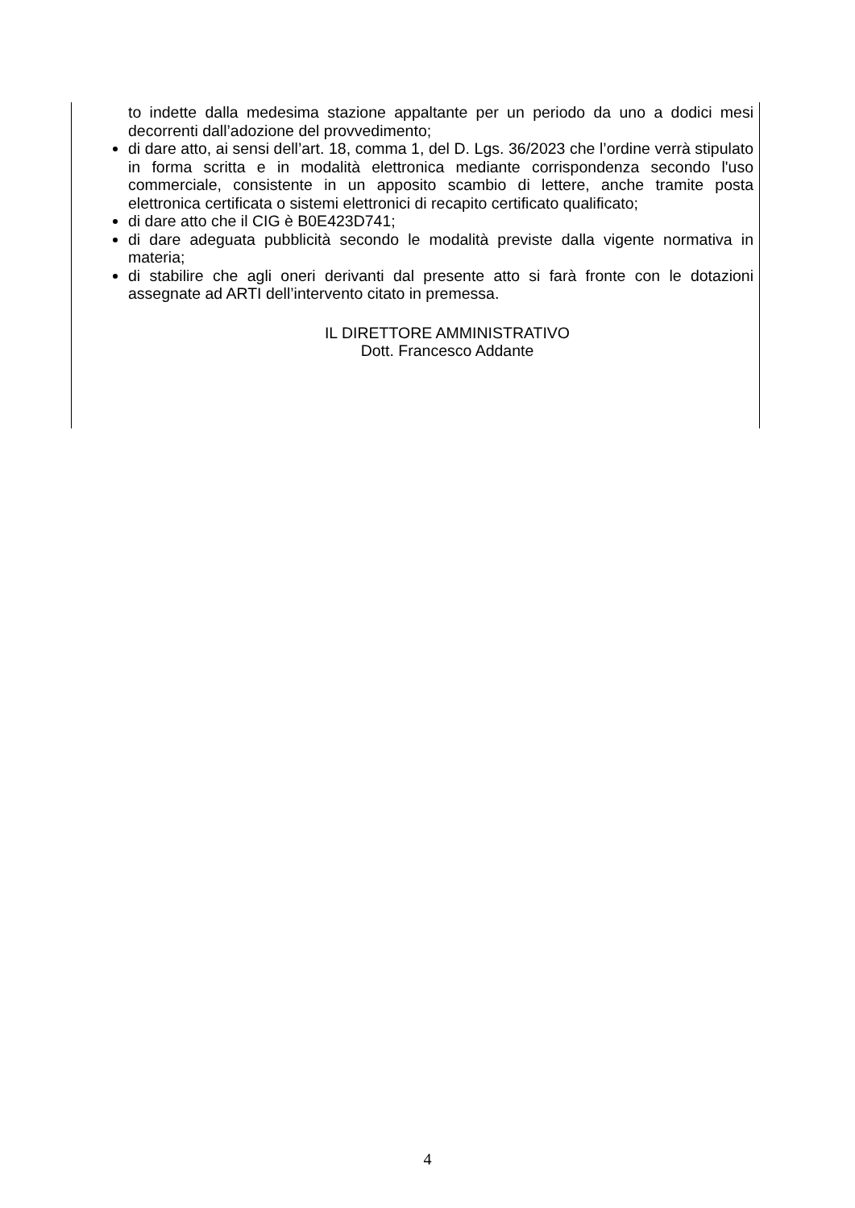to indette dalla medesima stazione appaltante per un periodo da uno a dodici mesi decorrenti dall’adozione del provvedimento;
di dare atto, ai sensi dell’art. 18, comma 1, del D. Lgs. 36/2023 che l’ordine verrà stipulato in forma scritta e in modalità elettronica mediante corrispondenza secondo l'uso commerciale, consistente in un apposito scambio di lettere, anche tramite posta elettronica certificata o sistemi elettronici di recapito certificato qualificato;
di dare atto che il CIG è B0E423D741;
di dare adeguata pubblicità secondo le modalità previste dalla vigente normativa in materia;
di stabilire che agli oneri derivanti dal presente atto si farà fronte con le dotazioni assegnate ad ARTI dell’intervento citato in premessa.
IL DIRETTORE AMMINISTRATIVO
Dott. Francesco Addante
4